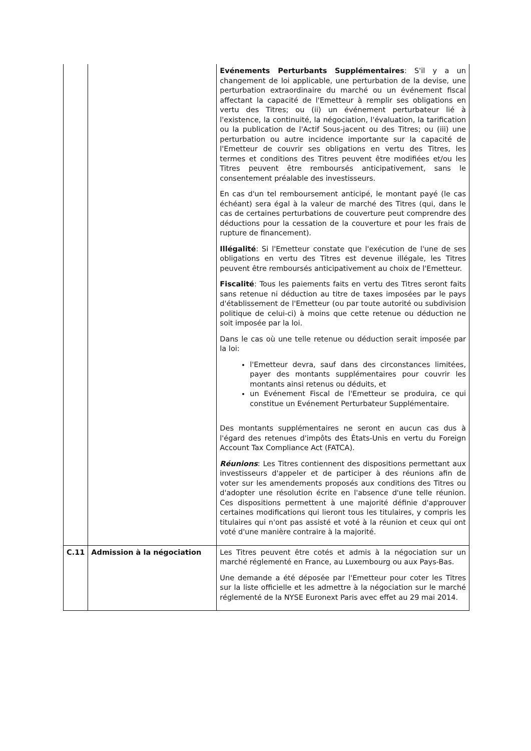| | | Evénements Perturbants Supplémentaires : S'il y a un changement de loi applicable, une perturbation de la devise, une perturbation extraordinaire du marché ou un événement fiscal affectant la capacité de l'Emetteur à remplir ses obligations en vertu des Titres; ou (ii) un événement perturbateur lié à l'existence, la continuité, la négociation, l'évaluation, la tarification ou la publication de l'Actif Sous-jacent ou des Titres; ou (iii) une perturbation ou autre incidence importante sur la capacité de l'Emetteur de couvrir ses obligations en vertu des Titres, les termes et conditions des Titres peuvent être modifiées et/ou les Titres peuvent être remboursés anticipativement, sans le consentement préalable des investisseurs. En cas d'un tel remboursement anticipé, le montant payé (le cas échéant) sera égal à la valeur de marché des Titres (qui, dans le cas de certaines perturbations de couverture peut comprendre des déductions pour la cessation de la couverture et pour les frais de rupture de financement). Illégalité : Si l'Emetteur constate que l'exécution de l'une de ses obligations en vertu des Titres est devenue illégale, les Titres peuvent être remboursés anticipativement au choix de l'Emetteur. Fiscalité : Tous les paiements faits en vertu des Titres seront faits sans retenue ni déduction au titre de taxes imposées par le pays d'établissement de l'Emetteur (ou par toute autorité ou subdivision politique de celui-ci) à moins que cette retenue ou déduction ne soit imposée par la loi. Dans le cas où une telle retenue ou déduction serait imposée par la loi: l'Emetteur devra, sauf dans des circonstances limitées, payer des montants supplémentaires pour couvrir les montants ainsi retenus ou déduits, et un Evénement Fiscal de l'Emetteur se produira, ce qui constitue un Evénement Perturbateur Supplémentaire. Des montants supplémentaires ne seront en aucun cas dus à l'égard des retenues d'impôts des États-Unis en vertu du Foreign Account Tax Compliance Act (FATCA). Réunions : Les Titres contiennent des dispositions permettant aux investisseurs d'appeler et de participer à des réunions afin de voter sur les amendements proposés aux conditions des Titres ou d'adopter une résolution écrite en l'absence d'une telle réunion. Ces dispositions permettent à une majorité définie d'approuver certaines modifications qui lieront tous les titulaires, y compris les titulaires qui n'ont pas assisté et voté à la réunion et ceux qui ont voté d'une manière contraire à la majorité. |
| C.11 | Admission à la négociation | Les Titres peuvent être cotés et admis à la négociation sur un marché réglementé en France, au Luxembourg ou aux Pays-Bas. Une demande a été déposée par l'Emetteur pour coter les Titres sur la liste officielle et les admettre à la négociation sur le marché réglementé de la NYSE Euronext Paris avec effet au 29 mai 2014. |